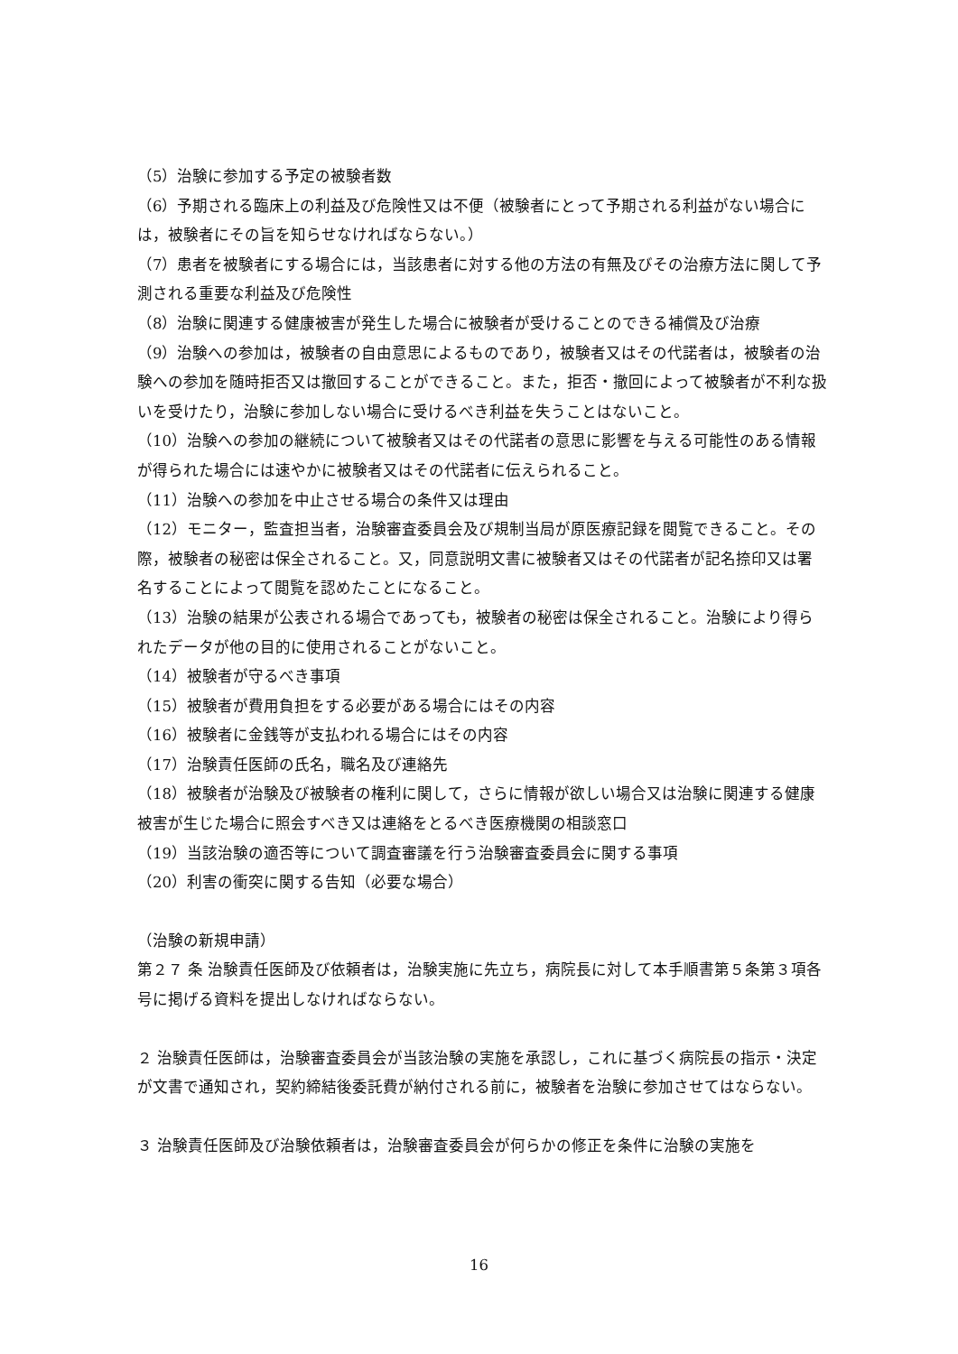（5）治験に参加する予定の被験者数
（6）予期される臨床上の利益及び危険性又は不便（被験者にとって予期される利益がない場合には，被験者にその旨を知らせなければならない。）
（7）患者を被験者にする場合には，当該患者に対する他の方法の有無及びその治療方法に関して予測される重要な利益及び危険性
（8）治験に関連する健康被害が発生した場合に被験者が受けることのできる補償及び治療
（9）治験への参加は，被験者の自由意思によるものであり，被験者又はその代諾者は，被験者の治験への参加を随時拒否又は撤回することができること。また，拒否・撤回によって被験者が不利な扱いを受けたり，治験に参加しない場合に受けるべき利益を失うことはないこと。
（10）治験への参加の継続について被験者又はその代諾者の意思に影響を与える可能性のある情報が得られた場合には速やかに被験者又はその代諾者に伝えられること。
（11）治験への参加を中止させる場合の条件又は理由
（12）モニター，監査担当者，治験審査委員会及び規制当局が原医療記録を閲覧できること。その際，被験者の秘密は保全されること。又，同意説明文書に被験者又はその代諾者が記名捺印又は署名することによって閲覧を認めたことになること。
（13）治験の結果が公表される場合であっても，被験者の秘密は保全されること。治験により得られたデータが他の目的に使用されることがないこと。
（14）被験者が守るべき事項
（15）被験者が費用負担をする必要がある場合にはその内容
（16）被験者に金銭等が支払われる場合にはその内容
（17）治験責任医師の氏名，職名及び連絡先
（18）被験者が治験及び被験者の権利に関して，さらに情報が欲しい場合又は治験に関連する健康被害が生じた場合に照会すべき又は連絡をとるべき医療機関の相談窓口
（19）当該治験の適否等について調査審議を行う治験審査委員会に関する事項
（20）利害の衝突に関する告知（必要な場合）
（治験の新規申請）
第２７ 条 治験責任医師及び依頼者は，治験実施に先立ち，病院長に対して本手順書第５条第３項各号に掲げる資料を提出しなければならない。
２ 治験責任医師は，治験審査委員会が当該治験の実施を承認し，これに基づく病院長の指示・決定が文書で通知され，契約締結後委託費が納付される前に，被験者を治験に参加させてはならない。
３ 治験責任医師及び治験依頼者は，治験審査委員会が何らかの修正を条件に治験の実施を
16